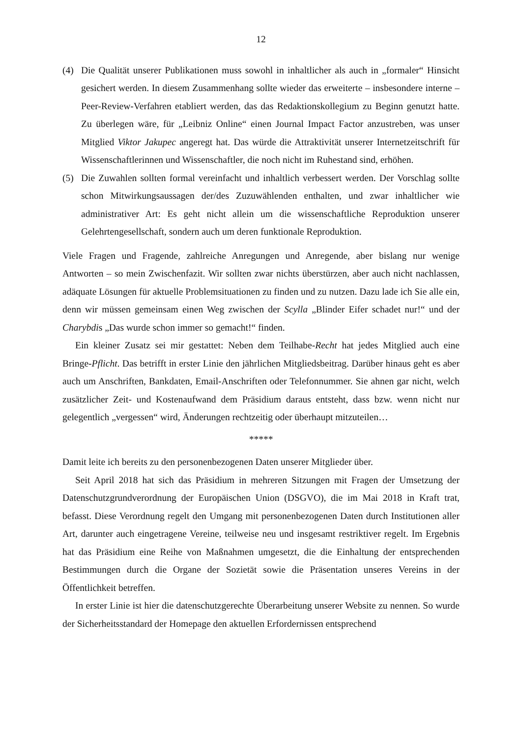12
(4) Die Qualität unserer Publikationen muss sowohl in inhaltlicher als auch in „formaler“ Hinsicht gesichert werden. In diesem Zusammenhang sollte wieder das erweiterte – ins­besondere interne – Peer-Review-Verfahren etabliert werden, das das Redaktionskollegi­um zu Beginn genutzt hatte. Zu überlegen wäre, für „Leibniz Online“ einen Journal Im­pact Factor anzustreben, was unser Mitglied Viktor Jakupec angeregt hat. Das würde die Attraktivität unserer Internetzeitschrift für Wissenschaftlerinnen und Wissenschaftler, die noch nicht im Ruhestand sind, erhöhen.
(5) Die Zuwahlen sollten formal vereinfacht und inhaltlich verbessert werden. Der Vorschlag sollte schon Mitwirkungsaussagen der/des Zuzuwählenden enthalten, und zwar inhaltli­cher wie administrativer Art: Es geht nicht allein um die wissenschaftliche Reproduktion unserer Gelehrtengesellschaft, sondern auch um deren funktionale Reproduktion.
Viele Fragen und Fragende, zahlreiche Anregungen und Anregende, aber bislang nur wenige Antworten – so mein Zwischenfazit. Wir sollten zwar nichts überstürzen, aber auch nicht nachlassen, adäquate Lösungen für aktuelle Problemsituationen zu finden und zu nutzen. Da­zu lade ich Sie alle ein, denn wir müssen gemeinsam einen Weg zwischen der Scylla „Blinder Eifer schadet nur!“ und der Charybdis „Das wurde schon immer so gemacht!“ finden.
Ein kleiner Zusatz sei mir gestattet: Neben dem Teilhabe-Recht hat jedes Mitglied auch ei­ne Bringe-Pflicht. Das betrifft in erster Linie den jährlichen Mitgliedsbeitrag. Darüber hinaus geht es aber auch um Anschriften, Bankdaten, Email-Anschriften oder Telefonnummer. Sie ahnen gar nicht, welch zusätzlicher Zeit- und Kostenaufwand dem Präsidium daraus entsteht, dass bzw. wenn nicht nur gelegentlich „vergessen“ wird, Änderungen rechtzeitig oder über­haupt mitzuteilen…
*****
Damit leite ich bereits zu den personenbezogenen Daten unserer Mitglieder über.
Seit April 2018 hat sich das Präsidium in mehreren Sitzungen mit Fragen der Umsetzung der Datenschutzgrundverordnung der Europäischen Union (DSGVO), die im Mai 2018 in Kraft trat, befasst. Diese Verordnung regelt den Umgang mit personenbezogenen Daten durch Institutionen aller Art, darunter auch eingetragene Vereine, teilweise neu und insgesamt rest­riktiver regelt. Im Ergebnis hat das Präsidium eine Reihe von Maßnahmen umgesetzt, die die Einhaltung der entsprechenden Bestimmungen durch die Organe der Sozietät sowie die Prä­sentation unseres Vereins in der Öffentlichkeit betreffen.
In erster Linie ist hier die datenschutzgerechte Überarbeitung unserer Website zu nennen. So wurde der Sicherheitsstandard der Homepage den aktuellen Erfordernissen entsprechend